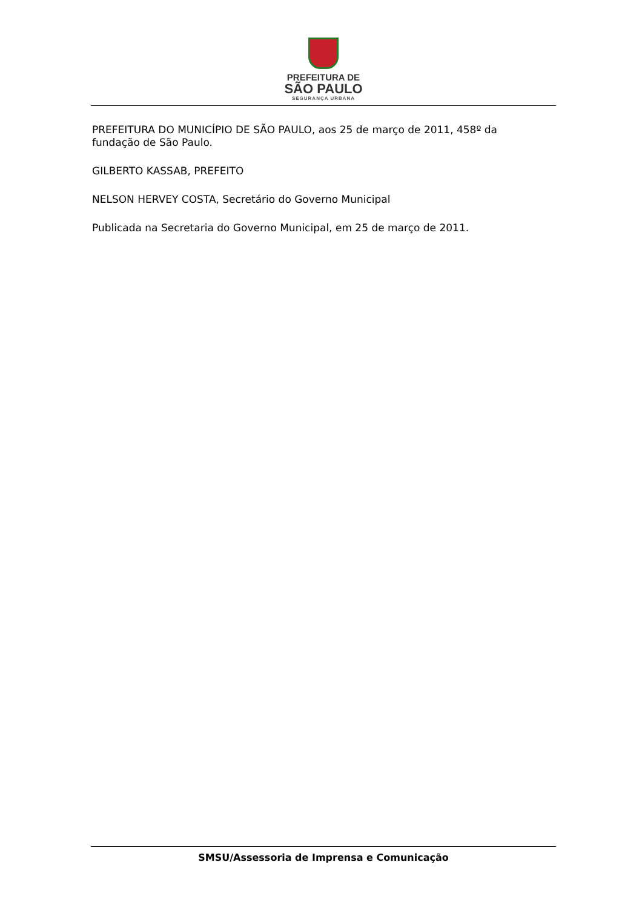PREFEITURA DE
SÃO PAULO
SEGURANÇA URBANA
PREFEITURA DO MUNICÍPIO DE SÃO PAULO, aos 25 de março de 2011, 458º da fundação de São Paulo.
GILBERTO KASSAB, PREFEITO
NELSON HERVEY COSTA, Secretário do Governo Municipal
Publicada na Secretaria do Governo Municipal, em 25 de março de 2011.
SMSU/Assessoria de Imprensa e Comunicação